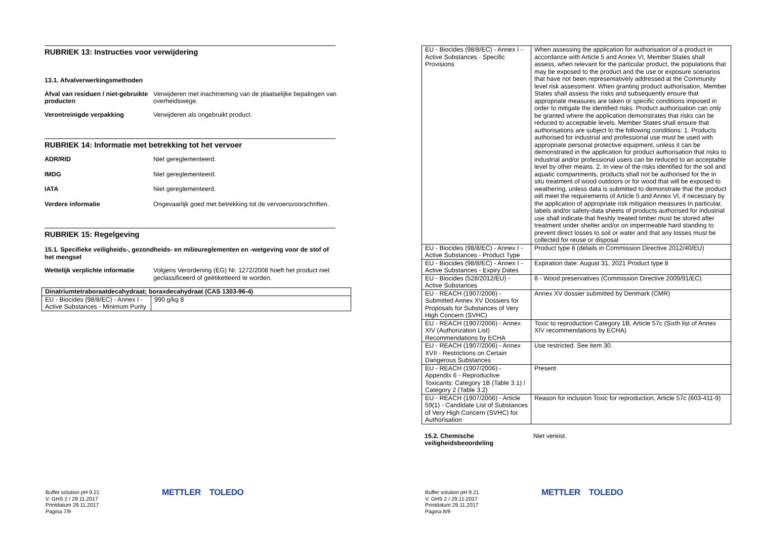RUBRIEK 13: Instructies voor verwijdering
13.1. Afvalverwerkingsmethoden
Afval van residuen / niet-gebruikte producten
Verwijderen met inachtneming van de plaatselijke bepalingen van overheidswege.
Verontreinigde verpakking Verwijderen als ongebruikt product.
RUBRIEK 14: Informatie met betrekking tot het vervoer
ADR/RID Niet gereglementeerd.
IMDG Niet gereglementeerd.
IATA Niet gereglementeerd.
Verdere informatie Ongevaarlijk goed met betrekking tot de vervoersvoorschriften.
RUBRIEK 15: Regelgeving
15.1. Specifieke veiligheids-, gezondheids- en milieureglementen en -wetgeving voor de stof of het mengsel
Wettelijk verplichte informatie
Volgens Verordening (EG) Nr. 1272/2008 hoeft het product niet geclassificeerd of geëtiketteerd te worden.
| Dinatriumtetraboraatdecahydraat; boraxdecahydraat (CAS 1303-96-4) | |
| --- | --- |
| EU - Biocides (98/8/EC) - Annex I - Active Substances - Minimum Purity | 990 g/kg 8 |
Buffer solution pH 9.21
V. GHS 2 / 29.11.2017
Printdatum 29.11.2017
Pagina 7/9
METTLER TOLEDO
| EU - Biocides (98/8/EC) - Annex I - Active Substances - Specific Provisions | When assessing the application for authorisation of a product in accordance with Article 5 and Annex VI, Member States shall assess, when relevant for the particular product, the populations that may be exposed to the product and the use or exposure scenarios that have not been representatively addressed at the Community level risk assessment. When granting product authorisation, Member States shall assess the risks and subsequently ensure that appropriate measures are taken or specific conditions imposed in order to mitigate the identified risks. Product authorisation can only be granted where the application demonstrates that risks can be reduced to acceptable levels. Member States shall ensure that authorisations are subject to the following conditions: 1. Products authorised for industrial and professional use must be used with appropriate personal protective equipment, unless it can be demonstrated in the application for product authorisation that risks to industrial and/or professional users can be reduced to an acceptable level by other means. 2. In view of the risks identified for the soil and aquatic compartments, products shall not be authorised for the in situ treatment of wood outdoors or for wood that will be exposed to weathering, unless data is submitted to demonstrate that the product will meet the requirements of Article 5 and Annex VI, if necessary by the application of appropriate risk mitigation measures In particular, labels and/or safety-data sheets of products authorised for industrial use shall indicate that freshly treated timber must be stored after treatment under shelter and/or on impermeable hard standing to prevent direct losses to soil or water and that any losses must be collected for reuse or disposal |
| EU - Biocides (98/8/EC) - Annex I - Active Substances - Product Type | Product type 8 (details in Commission Directive 2012/40/EU) |
| EU - Biocides (98/8/EC) - Annex I - Active Substances - Expiry Dates | Expiration date: August 31, 2021 Product type 8 |
| EU - Biocides (528/2012/EU) - Active Substances | 8 - Wood preservatives (Commission Directive 2009/91/EC) |
| EU - REACH (1907/2006) - Submitted Annex XV Dossiers for Proposals for Substances of Very High Concern (SVHC) | Annex XV dossier submitted by Denmark (CMR) |
| EU - REACH (1907/2006) - Annex XIV (Authorization List) Recommendations by ECHA | Toxic to reproduction Category 1B, Article 57c (Sixth list of Annex XIV recommendations by ECHA) |
| EU - REACH (1907/2006) - Annex XVII - Restrictions on Certain Dangerous Substances | Use restricted. See item 30. |
| EU - REACH (1907/2006) - Appendix 6 - Reproductive Toxicants: Category 1B (Table 3.1) / Category 2 (Table 3.2) | Present |
| EU - REACH (1907/2006) - Article 59(1) - Candidate List of Substances of Very High Concern (SVHC) for Authorisation | Reason for inclusion Toxic for reproduction, Article 57c (603-411-9) |
15.2. Chemische veiligheidsbeoordeling
Niet vereist.
Buffer solution pH 9.21
V. GHS 2 / 29.11.2017
Printdatum 29.11.2017
Pagina 8/9
METTLER TOLEDO